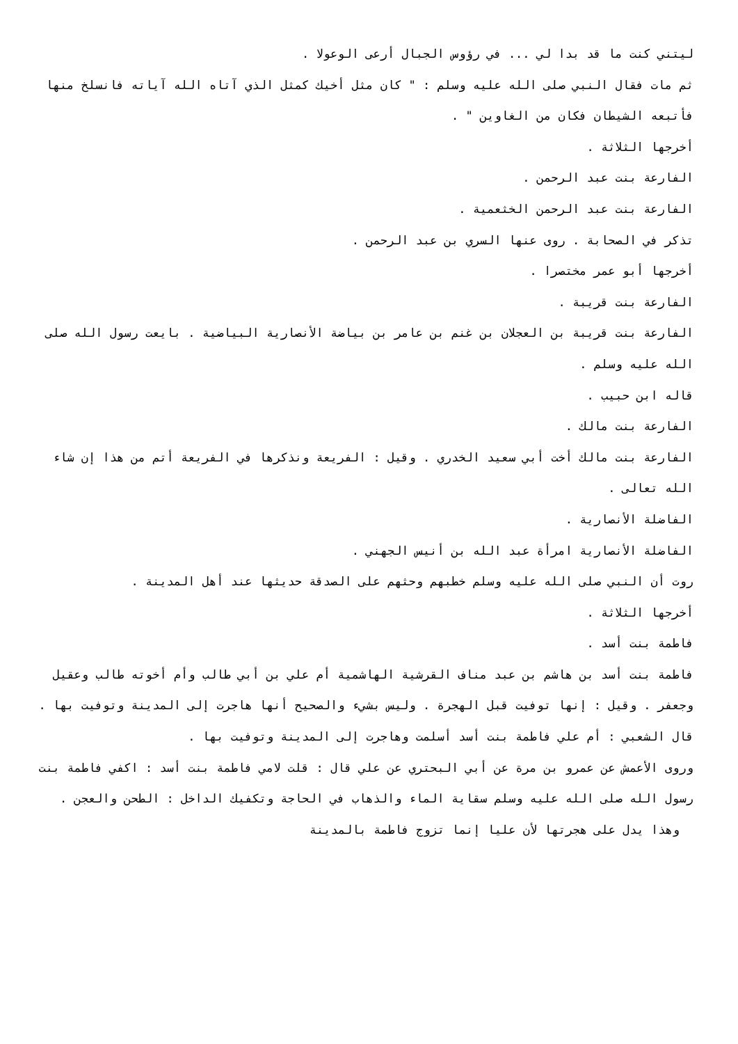ليتني كنت ما قد بدا لي ... في رؤوس الجبال أرعى الوعولا .
ثم مات فقال النبي صلى الله عليه وسلم : " كان مثل أخيك كمثل الذي آتاه الله آياته فانسلخ منها فأتبعه الشيطان فكان من الغاوين " .
أخرجها الثلاثة .
الفارعة بنت عبد الرحمن .
الفارعة بنت عبد الرحمن الخثعمية .
تذكر في الصحابة . روى عنها السري بن عبد الرحمن .
أخرجها أبو عمر مختصرا .
الفارعة بنت قريبة .
الفارعة بنت قريبة بن العجلان بن غنم بن عامر بن بياضة الأنصارية البياضية . بايعت رسول الله صلى الله عليه وسلم .
قاله ابن حبيب .
الفارعة بنت مالك .
الفارعة بنت مالك أخت أبي سعيد الخدري . وقيل : الفريعة ونذكرها في الفريعة أتم من هذا إن شاء الله تعالى .
الفاضلة الأنصارية .
الفاضلة الأنصارية امرأة عبد الله بن أنيس الجهني .
روت أن النبي صلى الله عليه وسلم خطبهم وحثهم على الصدقة حديثها عند أهل المدينة .
أخرجها الثلاثة .
فاطمة بنت أسد .
فاطمة بنت أسد بن هاشم بن عبد مناف القرشية الهاشمية أم علي بن أبي طالب وأم أخوته طالب وعقيل وجعفر . وقيل : إنها توفيت قبل الهجرة . وليس بشيء والصحيح أنها هاجرت إلى المدينة وتوفيت بها .
قال الشعبي : أم علي فاطمة بنت أسد أسلمت وهاجرت إلى المدينة وتوفيت بها .
وروى الأعمش عن عمرو بن مرة عن أبي البحتري عن علي قال : قلت لامي فاطمة بنت أسد : اكفي فاطمة بنت رسول الله صلى الله عليه وسلم سقاية الماء والذهاب في الحاجة وتكفيك الداخل : الطحن والعجن .
وهذا يدل على هجرتها لأن عليا إنما تزوج فاطمة بالمدينة